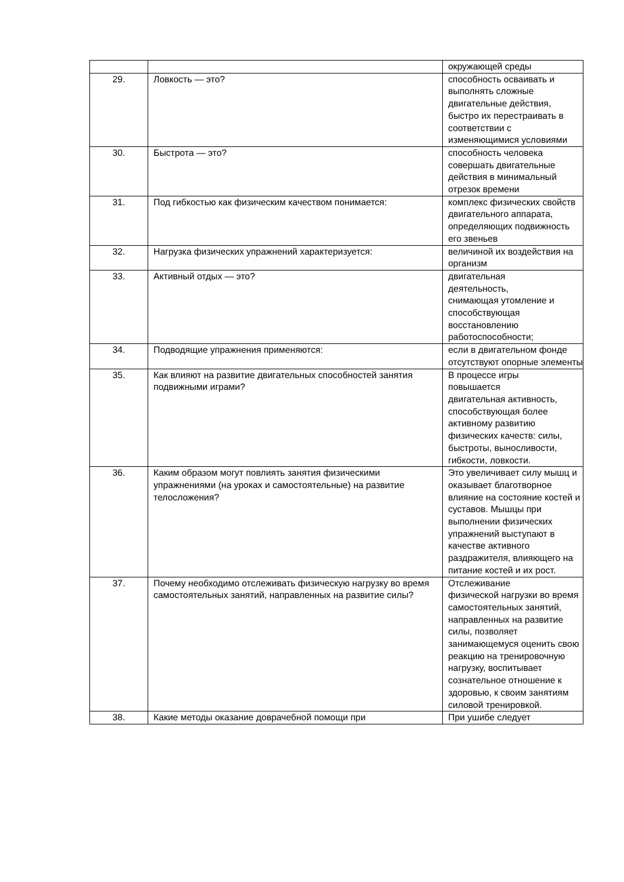| | | окружающей среды |
| 29. | Ловкость — это? | способность осваивать и выполнять сложные двигательные действия, быстро их перестраивать в соответствии с изменяющимися условиями |
| 30. | Быстрота — это? | способность человека совершать двигательные действия в минимальный отрезок времени |
| 31. | Под гибкостью как физическим качеством понимается: | комплекс физических свойств двигательного аппарата, определяющих подвижность его звеньев |
| 32. | Нагрузка физических упражнений характеризуется: | величиной их воздействия на организм |
| 33. | Активный отдых — это? | двигательная деятельность, снимающая утомление и способствующая восстановлению работоспособности; |
| 34. | Подводящие упражнения применяются: | если в двигательном фонде отсутствуют опорные элементы |
| 35. | Как влияют на развитие двигательных способностей занятия подвижными играми? | В процессе игры повышается двигательная активность, способствующая более активному развитию физических качеств: силы, быстроты, выносливости, гибкости, ловкости. |
| 36. | Каким образом могут повлиять занятия физическими упражнениями (на уроках и самостоятельные) на развитие телосложения? | Это увеличивает силу мышц и оказывает благотворное влияние на состояние костей и суставов. Мышцы при выполнении физических упражнений выступают в качестве активного раздражителя, влияющего на питание костей и их рост. |
| 37. | Почему необходимо отслеживать физическую нагрузку во время самостоятельных занятий, направленных на развитие силы? | Отслеживание физической нагрузки во время самостоятельных занятий, направленных на развитие силы, позволяет занимающемуся оценить свою реакцию на тренировочную нагрузку, воспитывает сознательное отношение к здоровью, к своим занятиям силовой тренировкой. |
| 38. | Какие методы оказание доврачебной помощи при | При ушибе следует |